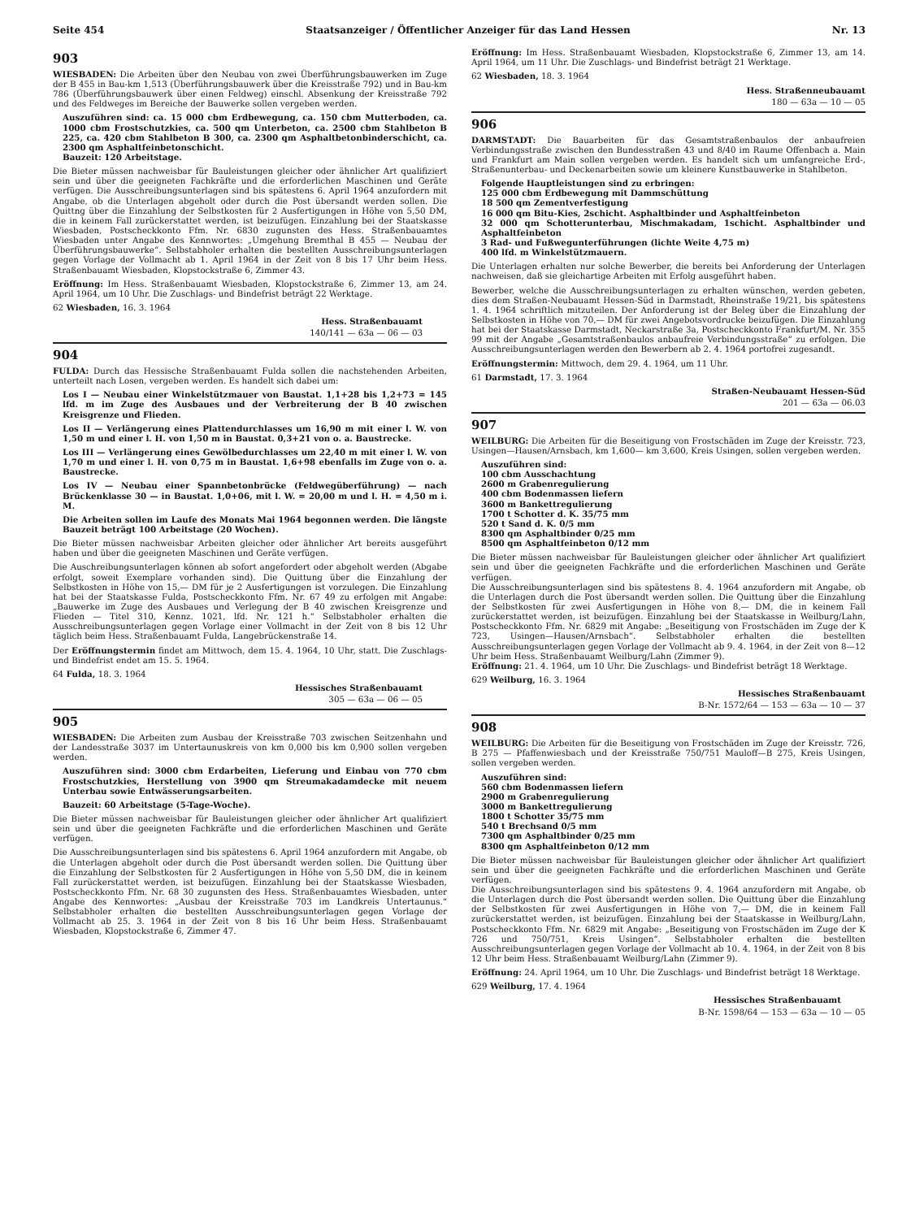Seite 454 Staatsanzeiger / Öffentlicher Anzeiger für das Land Hessen Nr. 13
903
WIESBADEN: Die Arbeiten über den Neubau von zwei Überführungsbauwerken im Zuge der B 455 in Bau-km 1,513 (Überführungsbauwerk über die Kreisstraße 792) und in Bau-km 786 (Überführungsbauwerk über einen Feldweg) einschl. Absenkung der Kreisstraße 792 und des Feldweges im Bereiche der Bauwerke sollen vergeben werden.
Auszuführen sind: ca. 15 000 cbm Erdbewegung, ca. 150 cbm Mutterboden, ca. 1000 cbm Frostschutzkies, ca. 500 qm Unterbeton, ca. 2500 cbm Stahlbeton B 225, ca. 420 cbm Stahlbeton B 300, ca. 2300 qm Asphaltbetonbinderschicht, ca. 2300 qm Asphaltfeinbetonschicht.
Bauzeit: 120 Arbeitstage.
Die Bieter müssen nachweisbar für Bauleistungen gleicher oder ähnlicher Art qualifiziert sein und über die geeigneten Fachkräfte und die erforderlichen Maschinen und Geräte verfügen. Die Ausschreibungsunterlagen sind bis spätestens 6. April 1964 anzufordern mit Angabe, ob die Unterlagen abgeholt oder durch die Post übersandt werden sollen. Die Quittng über die Einzahlung der Selbstkosten für 2 Ausfertigungen in Höhe von 5,50 DM, die in keinem Fall zurückerstattet werden, ist beizufügen. Einzahlung bei der Staatskasse Wiesbaden, Postscheckkonto Ffm. Nr. 6830 zugunsten des Hess. Straßenbauamtes Wiesbaden unter Angabe des Kennwortes: „Umgehung Bremthal B 455 — Neubau der Überführungsbauwerke“. Selbstabholer erhalten die bestellten Ausschreibungsunterlagen gegen Vorlage der Vollmacht ab 1. April 1964 in der Zeit von 8 bis 17 Uhr beim Hess. Straßenbauamt Wiesbaden, Klopstockstraße 6, Zimmer 43.
Eröffnung: Im Hess. Straßenbauamt Wiesbaden, Klopstockstraße 6, Zimmer 13, am 24. April 1964, um 10 Uhr. Die Zuschlags- und Bindefrist beträgt 22 Werktage.
62 Wiesbaden, 16. 3. 1964
Hess. Straßenbauamt
140/141 — 63a — 06 — 03
904
FULDA: Durch das Hessische Straßenbauamt Fulda sollen die nachstehenden Arbeiten, unterteilt nach Losen, vergeben werden. Es handelt sich dabei um:
Los I — Neubau einer Winkelstützmauer von Baustat. 1,1+28 bis 1,2+73 = 145 lfd. m im Zuge des Ausbaues und der Verbreiterung der B 40 zwischen Kreisgrenze und Flieden.
Los II — Verlängerung eines Plattendurchlasses um 16,90 m mit einer l. W. von 1,50 m und einer l. H. von 1,50 m in Baustat. 0,3+21 von o. a. Baustrecke.
Los III — Verlängerung eines Gewölbedurchlasses um 22,40 m mit einer l. W. von 1,70 m und einer l. H. von 0,75 m in Baustat. 1,6+98 ebenfalls im Zuge von o. a. Baustrecke.
Los IV — Neubau einer Spannbetonbrücke (Feldwegüberführung) — nach Brückenklasse 30 — in Baustat. 1,0+06, mit l. W. = 20,00 m und l. H. = 4,50 m i. M.
Die Arbeiten sollen im Laufe des Monats Mai 1964 begonnen werden. Die längste Bauzeit beträgt 100 Arbeitstage (20 Wochen).
Die Bieter müssen nachweisbar Arbeiten gleicher oder ähnlicher Art bereits ausgeführt haben und über die geeigneten Maschinen und Geräte verfügen.
Die Auschreibungsunterlagen können ab sofort angefordert oder abgeholt werden (Abgabe erfolgt, soweit Exemplare vorhanden sind). Die Quittung über die Einzahlung der Selbstkosten in Höhe von 15,— DM für je 2 Ausfertigungen ist vorzulegen. Die Einzahlung hat bei der Staatskasse Fulda, Postscheckkonto Ffm. Nr. 67 49 zu erfolgen mit Angabe: „Bauwerke im Zuge des Ausbaues und Verlegung der B 40 zwischen Kreisgrenze und Flieden — Titel 310, Kennz. 1021, lfd. Nr. 121 h.“ Selbstabholer erhalten die Ausschreibungsunterlagen gegen Vorlage einer Vollmacht in der Zeit von 8 bis 12 Uhr täglich beim Hess. Straßenbauamt Fulda, Langebrückenstraße 14.
Der Eröffnungstermin findet am Mittwoch, dem 15. 4. 1964, 10 Uhr, statt. Die Zuschlags- und Bindefrist endet am 15. 5. 1964.
64 Fulda, 18. 3. 1964
Hessisches Straßenbauamt
305 — 63a — 06 — 05
905
WIESBADEN: Die Arbeiten zum Ausbau der Kreisstraße 703 zwischen Seitzenhahn und der Landesstraße 3037 im Untertaunuskreis von km 0,000 bis km 0,900 sollen vergeben werden.
Auszuführen sind: 3000 cbm Erdarbeiten, Lieferung und Einbau von 770 cbm Frostschutzkies, Herstellung von 3900 qm Streumakadamdecke mit neuem Unterbau sowie Entwässerungsarbeiten.
Bauzeit: 60 Arbeitstage (5-Tage-Woche).
Die Bieter müssen nachweisbar für Bauleistungen gleicher oder ähnlicher Art qualifiziert sein und über die geeigneten Fachkräfte und die erforderlichen Maschinen und Geräte verfügen.
Die Ausschreibungsunterlagen sind bis spätestens 6. April 1964 anzufordern mit Angabe, ob die Unterlagen abgeholt oder durch die Post übersandt werden sollen. Die Quittung über die Einzahlung der Selbstkosten für 2 Ausfertigungen in Höhe von 5,50 DM, die in keinem Fall zurückerstattet werden, ist beizufügen. Einzahlung bei der Staatskasse Wiesbaden, Postscheckkonto Ffm. Nr. 68 30 zugunsten des Hess. Straßenbauamtes Wiesbaden, unter Angabe des Kennwortes: „Ausbau der Kreisstraße 703 im Landkreis Untertaunus.“ Selbstabholer erhalten die bestellten Ausschreibungsunterlagen gegen Vorlage der Vollmacht ab 25. 3. 1964 in der Zeit von 8 bis 16 Uhr beim Hess. Straßenbauamt Wiesbaden, Klopstockstraße 6, Zimmer 47.
Eröffnung: Im Hess. Straßenbauamt Wiesbaden, Klopstockstraße 6, Zimmer 13, am 14. April 1964, um 11 Uhr. Die Zuschlags- und Bindefrist beträgt 21 Werktage.
62 Wiesbaden, 18. 3. 1964
Hess. Straßenneubauamt
180 — 63a — 10 — 05
906
DARMSTADT: Die Bauarbeiten für das Gesamtstraßenbaulos der anbaufreien Verbindungsstraße zwischen den Bundesstraßen 43 und 8/40 im Raume Offenbach a. Main und Frankfurt am Main sollen vergeben werden. Es handelt sich um umfangreiche Erd-, Straßenunterbau- und Deckenarbeiten sowie um kleinere Kunstbauwerke in Stahlbeton.
Folgende Hauptleistungen sind zu erbringen:
125 000 cbm Erdbewegung mit Dammschüttung
18 500 qm Zementverfestigung
16 000 qm Bitu-Kies, 2schicht. Asphaltbinder und Asphaltfeinbeton
32 000 qm Schotterunterbau, Mischmakadam, 1schicht. Asphaltbinder und Asphaltfeinbeton
3 Rad- und Fußwegunterführungen (lichte Weite 4,75 m)
400 lfd. m Winkelstützmauern.
Die Unterlagen erhalten nur solche Bewerber, die bereits bei Anforderung der Unterlagen nachweisen, daß sie gleichartige Arbeiten mit Erfolg ausgeführt haben.
Bewerber, welche die Ausschreibungsunterlagen zu erhalten wünschen, werden gebeten, dies dem Straßen-Neubauamt Hessen-Süd in Darmstadt, Rheinstraße 19/21, bis spätestens 1. 4. 1964 schriftlich mitzuteilen. Der Anforderung ist der Beleg über die Einzahlung der Selbstkosten in Höhe von 70,— DM für zwei Angebotsvordrucke beizufügen. Die Einzahlung hat bei der Staatskasse Darmstadt, Neckarstraße 3a, Postscheckkonto Frankfurt/M. Nr. 355 99 mit der Angabe „Gesamtstraßenbaulos anbaufreie Verbindungsstraße“ zu erfolgen. Die Ausschreibungsunterlagen werden den Bewerbern ab 2. 4. 1964 portofrei zugesandt.
Eröffnungstermin: Mittwoch, dem 29. 4. 1964, um 11 Uhr.
61 Darmstadt, 17. 3. 1964
Straßen-Neubauamt Hessen-Süd
201 — 63a — 06.03
907
WEILBURG: Die Arbeiten für die Beseitigung von Frostschäden im Zuge der Kreisstr. 723, Usingen—Hausen/Arnsbach, km 1,600— km 3,600, Kreis Usingen, sollen vergeben werden.
Auszuführen sind:
100 cbm Ausschachtung
2600 m Grabenregulierung
400 cbm Bodenmassen liefern
3600 m Bankettregulierung
1700 t Schotter d. K. 35/75 mm
520 t Sand d. K. 0/5 mm
8300 qm Asphaltbinder 0/25 mm
8500 qm Asphaltfeinbeton 0/12 mm
Die Bieter müssen nachweisbar für Bauleistungen gleicher oder ähnlicher Art qualifiziert sein und über die geeigneten Fachkräfte und die erforderlichen Maschinen und Geräte verfügen.
Die Ausschreibungsunterlagen sind bis spätestens 8. 4. 1964 anzufordern mit Angabe, ob die Unterlagen durch die Post übersandt werden sollen. Die Quittung über die Einzahlung der Selbstkosten für zwei Ausfertigungen in Höhe von 8,— DM, die in keinem Fall zurückerstattet werden, ist beizufügen. Einzahlung bei der Staatskasse in Weilburg/Lahn, Postscheckkonto Ffm. Nr. 6829 mit Angabe: „Beseitigung von Frostschäden im Zuge der K 723, Usingen—Hausen/Arnsbach“. Selbstabholer erhalten die bestellten Ausschreibungsunterlagen gegen Vorlage der Vollmacht ab 9. 4. 1964, in der Zeit von 8—12 Uhr beim Hess. Straßenbauamt Weilburg/Lahn (Zimmer 9).
Eröffnung: 21. 4. 1964, um 10 Uhr. Die Zuschlags- und Bindefrist beträgt 18 Werktage.
629 Weilburg, 16. 3. 1964
Hessisches Straßenbauamt
B-Nr. 1572/64 — 153 — 63a — 10 — 37
908
WEILBURG: Die Arbeiten für die Beseitigung von Frostschäden im Zuge der Kreisstr. 726, B 275 — Pfaffenwiesbach und der Kreisstraße 750/751 Mauloff—B 275, Kreis Usingen, sollen vergeben werden.
Auszuführen sind:
560 cbm Bodenmassen liefern
2900 m Grabenregulierung
3000 m Bankettregulierung
1800 t Schotter 35/75 mm
540 t Brechsand 0/5 mm
7300 qm Asphaltbinder 0/25 mm
8300 qm Asphaltfeinbeton 0/12 mm
Die Bieter müssen nachweisbar für Bauleistungen gleicher oder ähnlicher Art qualifiziert sein und über die geeigneten Fachkräfte und die erforderlichen Maschinen und Geräte verfügen.
Die Ausschreibungsunterlagen sind bis spätestens 9. 4. 1964 anzufordern mit Angabe, ob die Unterlagen durch die Post übersandt werden sollen. Die Quittung über die Einzahlung der Selbstkosten für zwei Ausfertigungen in Höhe von 7,— DM, die in keinem Fall zurückerstattet werden, ist beizufügen. Einzahlung bei der Staatskasse in Weilburg/Lahn, Postscheckkonto Ffm. Nr. 6829 mit Angabe: „Beseitigung von Frostschäden im Zuge der K 726 und 750/751, Kreis Usingen“. Selbstabholer erhalten die bestellten Ausschreibungsunterlagen gegen Vorlage der Vollmacht ab 10. 4. 1964, in der Zeit von 8 bis 12 Uhr beim Hess. Straßenbauamt Weilburg/Lahn (Zimmer 9).
Eröffnung: 24. April 1964, um 10 Uhr. Die Zuschlags- und Bindefrist beträgt 18 Werktage.
629 Weilburg, 17. 4. 1964
Hessisches Straßenbauamt
B-Nr. 1598/64 — 153 — 63a — 10 — 05